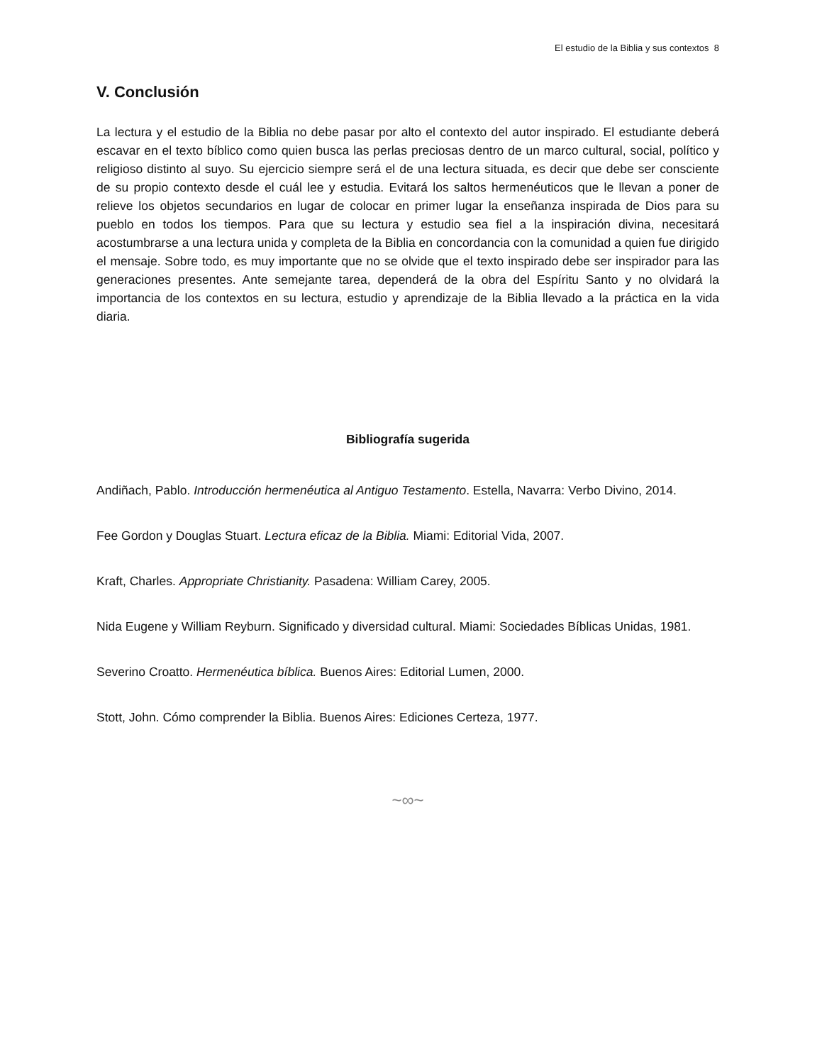El estudio de la Biblia y sus contextos 8
V. Conclusión
La lectura y el estudio de la Biblia no debe pasar por alto el contexto del autor inspirado. El estudiante deberá escavar en el texto bíblico como quien busca las perlas preciosas dentro de un marco cultural, social, político y religioso distinto al suyo. Su ejercicio siempre será el de una lectura situada, es decir que debe ser consciente de su propio contexto desde el cuál lee y estudia. Evitará los saltos hermenéuticos que le llevan a poner de relieve los objetos secundarios en lugar de colocar en primer lugar la enseñanza inspirada de Dios para su pueblo en todos los tiempos. Para que su lectura y estudio sea fiel a la inspiración divina, necesitará acostumbrarse a una lectura unida y completa de la Biblia en concordancia con la comunidad a quien fue dirigido el mensaje. Sobre todo, es muy importante que no se olvide que el texto inspirado debe ser inspirador para las generaciones presentes. Ante semejante tarea, dependerá de la obra del Espíritu Santo y no olvidará la importancia de los contextos en su lectura, estudio y aprendizaje de la Biblia llevado a la práctica en la vida diaria.
Bibliografía sugerida
Andiñach, Pablo. Introducción hermenéutica al Antiguo Testamento. Estella, Navarra: Verbo Divino, 2014.
Fee Gordon y Douglas Stuart. Lectura eficaz de la Biblia. Miami: Editorial Vida, 2007.
Kraft, Charles. Appropriate Christianity. Pasadena: William Carey, 2005.
Nida Eugene y William Reyburn. Significado y diversidad cultural. Miami: Sociedades Bíblicas Unidas, 1981.
Severino Croatto. Hermenéutica bíblica. Buenos Aires: Editorial Lumen, 2000.
Stott, John. Cómo comprender la Biblia. Buenos Aires: Ediciones Certeza, 1977.
~∞~